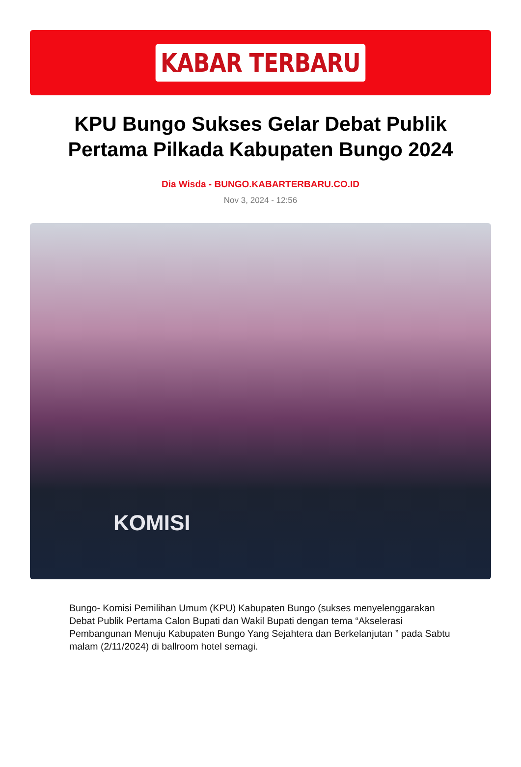KABAR TERBARU
KPU Bungo Sukses Gelar Debat Publik Pertama Pilkada Kabupaten Bungo 2024
Dia Wisda - BUNGO.KABARTERBARU.CO.ID
Nov 3, 2024 - 12:56
KOMISI
Bungo- Komisi Pemilihan Umum (KPU) Kabupaten Bungo (sukses menyelenggarakan Debat Publik Pertama Calon Bupati dan Wakil Bupati dengan tema “Akselerasi Pembangunan Menuju Kabupaten Bungo Yang Sejahtera dan Berkelanjutan ” pada Sabtu malam (2/11/2024) di ballroom hotel semagi.